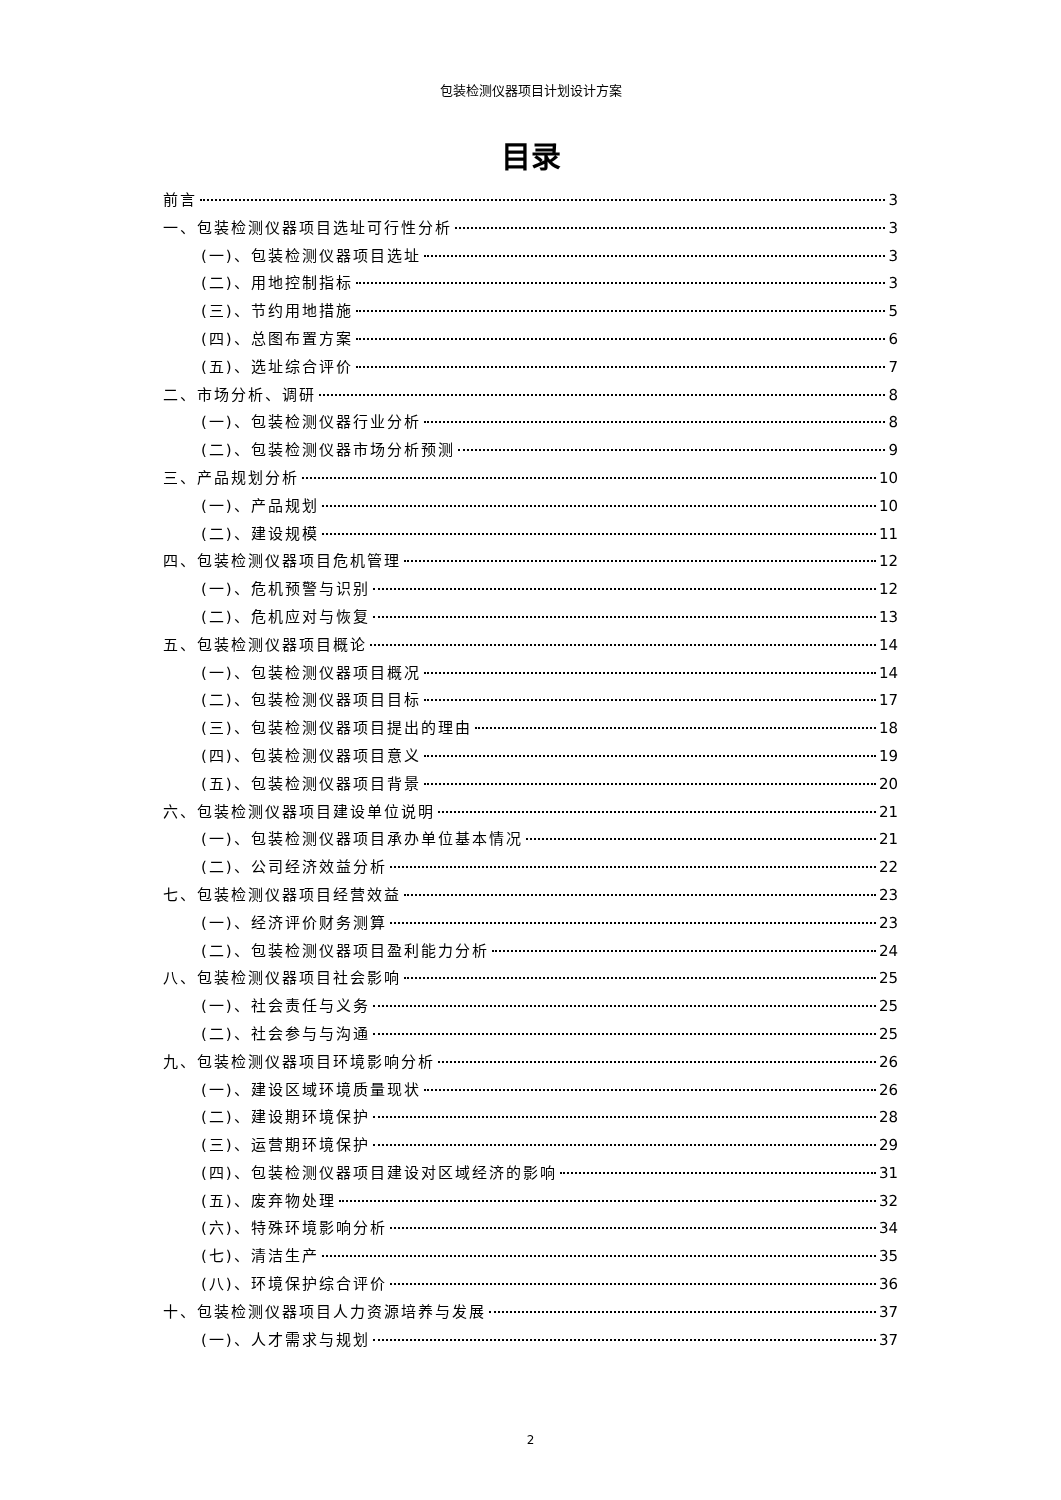包装检测仪器项目计划设计方案
目录
前言 3
一、包装检测仪器项目选址可行性分析 3
(一)、包装检测仪器项目选址 3
(二)、用地控制指标 3
(三)、节约用地措施 5
(四)、总图布置方案 6
(五)、选址综合评价 7
二、市场分析、调研 8
(一)、包装检测仪器行业分析 8
(二)、包装检测仪器市场分析预测 9
三、产品规划分析 10
(一)、产品规划 10
(二)、建设规模 11
四、包装检测仪器项目危机管理 12
(一)、危机预警与识别 12
(二)、危机应对与恢复 13
五、包装检测仪器项目概论 14
(一)、包装检测仪器项目概况 14
(二)、包装检测仪器项目目标 17
(三)、包装检测仪器项目提出的理由 18
(四)、包装检测仪器项目意义 19
(五)、包装检测仪器项目背景 20
六、包装检测仪器项目建设单位说明 21
(一)、包装检测仪器项目承办单位基本情况 21
(二)、公司经济效益分析 22
七、包装检测仪器项目经营效益 23
(一)、经济评价财务测算 23
(二)、包装检测仪器项目盈利能力分析 24
八、包装检测仪器项目社会影响 25
(一)、社会责任与义务 25
(二)、社会参与与沟通 25
九、包装检测仪器项目环境影响分析 26
(一)、建设区域环境质量现状 26
(二)、建设期环境保护 28
(三)、运营期环境保护 29
(四)、包装检测仪器项目建设对区域经济的影响 31
(五)、废弃物处理 32
(六)、特殊环境影响分析 34
(七)、清洁生产 35
(八)、环境保护综合评价 36
十、包装检测仪器项目人力资源培养与发展 37
(一)、人才需求与规划 37
2